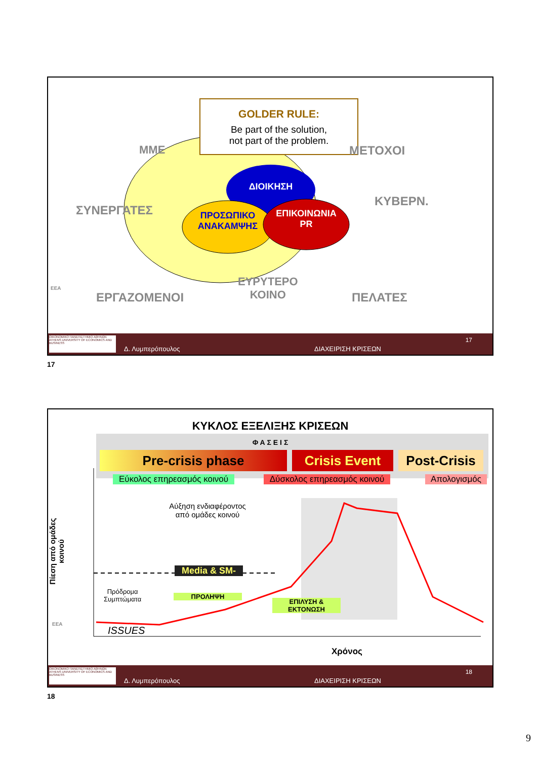GOLDER RULE:
Be part of the solution,
not part of the problem.
ΔΙΟΙΚΗΣΗ
ΠΡΟΣΩΠΙΚΟ
ΑΝΑΚΑΜΨΗΣ
ΕΠΙΚΟΙΝΩΝΙΑ
PR
ΜΜΕ
ΣΥΝΕΡΓΑΤΕΣ
ΕΡΓΑΖΟΜΕΝΟΙ
ΕΥΡΥΤΕΡΟ
ΚΟΙΝΟ
ΠΕΛΑΤΕΣ
ΚΥΒΕΡΝ.
ΜΕΤΟΧΟΙ
ΕΕΑ
ΟΙΚΟΝΟΜΙΚΟ ΠΑΝΕΠΙΣΤΗΜΙΟ ΑΘΗΝΩΝ ATHENS UNIVERSITY OF ECONOMICS AND BUSINESS
Δ. Λυμπερόπουλος ΔΙΑΧΕΙΡΙΣΗ ΚΡΙΣΕΩΝ
17
17
ΚΥΚΛΟΣ ΕΞΕΛΙΞΗΣ ΚΡΙΣΕΩΝ
Φ Α Σ Ε Ι Σ
Pre-crisis phase Crisis Event
Post-Crisis
Εύκολος επηρεασμός κοινού
Δύσκολος επηρεασμός κοινού
Απολογισμός
Αύξηση ενδιαφέροντος από ομάδες κοινού
Media & SM-
Πρόδρομα
Συμπτώματα
ΠΡΟΛΗΨΗ
ΕΠΙΛΥΣΗ &
ΕΚΤΟΝΩΣΗ
ISSUES
Χρόνος
Πίεση από ομάδες κοινού
ΕΕΑ
ΟΙΚΟΝΟΜΙΚΟ ΠΑΝΕΠΙΣΤΗΜΙΟ ΑΘΗΝΩΝ ATHENS UNIVERSITY OF ECONOMICS AND BUSINESS
Δ. Λυμπερόπουλος ΔΙΑΧΕΙΡΙΣΗ ΚΡΙΣΕΩΝ
18
18
9